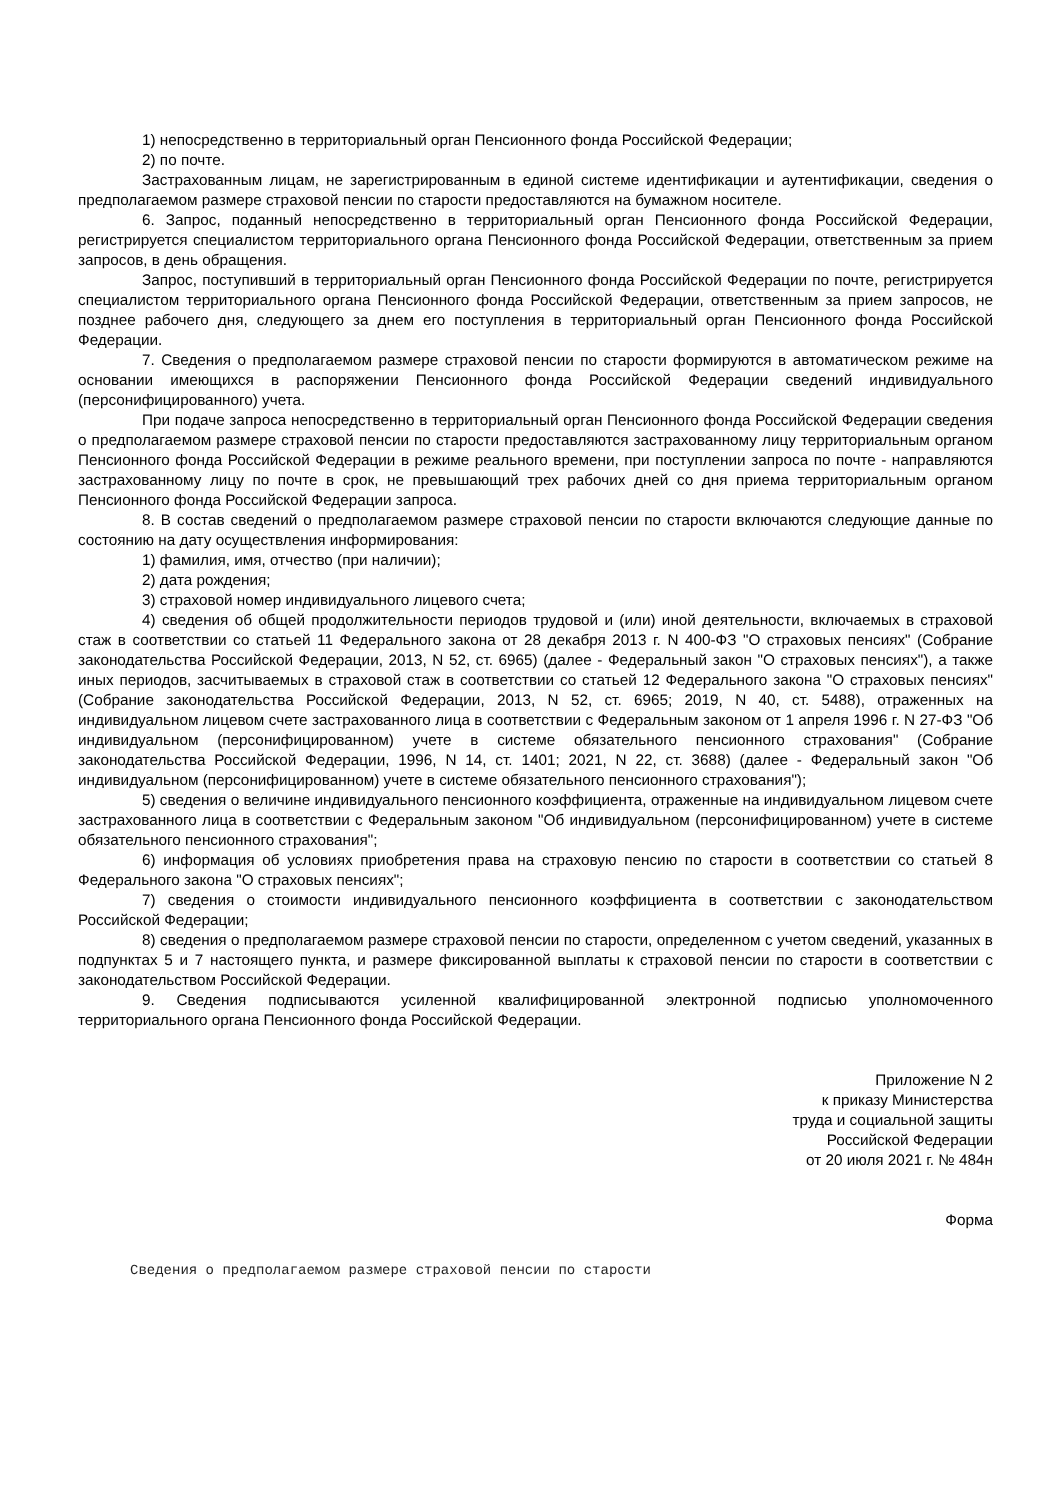1) непосредственно в территориальный орган Пенсионного фонда Российской Федерации;
2) по почте.
Застрахованным лицам, не зарегистрированным в единой системе идентификации и аутентификации, сведения о предполагаемом размере страховой пенсии по старости предоставляются на бумажном носителе.
6. Запрос, поданный непосредственно в территориальный орган Пенсионного фонда Российской Федерации, регистрируется специалистом территориального органа Пенсионного фонда Российской Федерации, ответственным за прием запросов, в день обращения.
Запрос, поступивший в территориальный орган Пенсионного фонда Российской Федерации по почте, регистрируется специалистом территориального органа Пенсионного фонда Российской Федерации, ответственным за прием запросов, не позднее рабочего дня, следующего за днем его поступления в территориальный орган Пенсионного фонда Российской Федерации.
7. Сведения о предполагаемом размере страховой пенсии по старости формируются в автоматическом режиме на основании имеющихся в распоряжении Пенсионного фонда Российской Федерации сведений индивидуального (персонифицированного) учета.
При подаче запроса непосредственно в территориальный орган Пенсионного фонда Российской Федерации сведения о предполагаемом размере страховой пенсии по старости предоставляются застрахованному лицу территориальным органом Пенсионного фонда Российской Федерации в режиме реального времени, при поступлении запроса по почте - направляются застрахованному лицу по почте в срок, не превышающий трех рабочих дней со дня приема территориальным органом Пенсионного фонда Российской Федерации запроса.
8. В состав сведений о предполагаемом размере страховой пенсии по старости включаются следующие данные по состоянию на дату осуществления информирования:
1) фамилия, имя, отчество (при наличии);
2) дата рождения;
3) страховой номер индивидуального лицевого счета;
4) сведения об общей продолжительности периодов трудовой и (или) иной деятельности, включаемых в страховой стаж в соответствии со статьей 11 Федерального закона от 28 декабря 2013 г. N 400-ФЗ "О страховых пенсиях" (Собрание законодательства Российской Федерации, 2013, N 52, ст. 6965) (далее - Федеральный закон "О страховых пенсиях"), а также иных периодов, засчитываемых в страховой стаж в соответствии со статьей 12 Федерального закона "О страховых пенсиях" (Собрание законодательства Российской Федерации, 2013, N 52, ст. 6965; 2019, N 40, ст. 5488), отраженных на индивидуальном лицевом счете застрахованного лица в соответствии с Федеральным законом от 1 апреля 1996 г. N 27-ФЗ "Об индивидуальном (персонифицированном) учете в системе обязательного пенсионного страхования" (Собрание законодательства Российской Федерации, 1996, N 14, ст. 1401; 2021, N 22, ст. 3688) (далее - Федеральный закон "Об индивидуальном (персонифицированном) учете в системе обязательного пенсионного страхования");
5) сведения о величине индивидуального пенсионного коэффициента, отраженные на индивидуальном лицевом счете застрахованного лица в соответствии с Федеральным законом "Об индивидуальном (персонифицированном) учете в системе обязательного пенсионного страхования";
6) информация об условиях приобретения права на страховую пенсию по старости в соответствии со статьей 8 Федерального закона "О страховых пенсиях";
7) сведения о стоимости индивидуального пенсионного коэффициента в соответствии с законодательством Российской Федерации;
8) сведения о предполагаемом размере страховой пенсии по старости, определенном с учетом сведений, указанных в подпунктах 5 и 7 настоящего пункта, и размере фиксированной выплаты к страховой пенсии по старости в соответствии с законодательством Российской Федерации.
9. Сведения подписываются усиленной квалифицированной электронной подписью уполномоченного территориального органа Пенсионного фонда Российской Федерации.
Приложение N 2
к приказу Министерства
труда и социальной защиты
Российской Федерации
от 20 июля 2021 г. № 484н
Форма
Сведения о предполагаемом размере страховой пенсии по старости